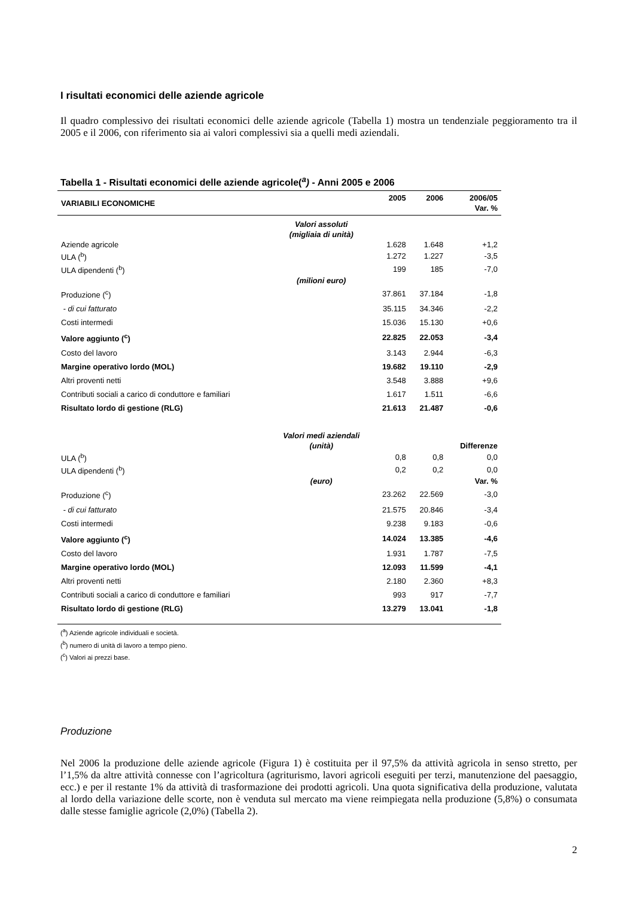I risultati economici delle aziende agricole
Il quadro complessivo dei risultati economici delle aziende agricole (Tabella 1) mostra un tendenziale peggioramento tra il 2005 e il 2006, con riferimento sia ai valori complessivi sia a quelli medi aziendali.
Tabella 1 - Risultati economici delle aziende agricole(<sup>a</sup>) - Anni 2005 e 2006
| VARIABILI ECONOMICHE | | 2005 | 2006 | 2006/05 Var. % |
| --- | --- | --- | --- | --- |
| | Valori assoluti (migliaia di unità) | | | |
| Aziende agricole | | 1.628 | 1.648 | +1,2 |
| ULA (<sup>b</sup>) | | 1.272 | 1.227 | -3,5 |
| ULA dipendenti (<sup>b</sup>) | | 199 | 185 | -7,0 |
| | (milioni euro) | | | |
| Produzione (<sup>c</sup>) | | 37.861 | 37.184 | -1,8 |
| - di cui fatturato | | 35.115 | 34.346 | -2,2 |
| Costi intermedi | | 15.036 | 15.130 | +0,6 |
| Valore aggiunto (<sup>c</sup>) | | 22.825 | 22.053 | -3,4 |
| Costo del lavoro | | 3.143 | 2.944 | -6,3 |
| Margine operativo lordo (MOL) | | 19.682 | 19.110 | -2,9 |
| Altri proventi netti | | 3.548 | 3.888 | +9,6 |
| Contributi sociali a carico di conduttore e familiari | | 1.617 | 1.511 | -6,6 |
| Risultato lordo di gestione (RLG) | | 21.613 | 21.487 | -0,6 |
| | Valori medi aziendali (unità) | | | Differenze |
| ULA (<sup>b</sup>) | | 0,8 | 0,8 | 0,0 |
| ULA dipendenti (<sup>b</sup>) | | 0,2 | 0,2 | 0,0 |
| | (euro) | | | Var. % |
| Produzione (<sup>c</sup>) | | 23.262 | 22.569 | -3,0 |
| - di cui fatturato | | 21.575 | 20.846 | -3,4 |
| Costi intermedi | | 9.238 | 9.183 | -0,6 |
| Valore aggiunto (<sup>c</sup>) | | 14.024 | 13.385 | -4,6 |
| Costo del lavoro | | 1.931 | 1.787 | -7,5 |
| Margine operativo lordo (MOL) | | 12.093 | 11.599 | -4,1 |
| Altri proventi netti | | 2.180 | 2.360 | +8,3 |
| Contributi sociali a carico di conduttore e familiari | | 993 | 917 | -7,7 |
| Risultato lordo di gestione (RLG) | | 13.279 | 13.041 | -1,8 |
(<sup>a</sup>) Aziende agricole individuali e società.
(<sup>b</sup>) numero di unità di lavoro a tempo pieno.
(<sup>c</sup>) Valori ai prezzi base.
Produzione
Nel 2006 la produzione delle aziende agricole (Figura 1) è costituita per il 97,5% da attività agricola in senso stretto, per l’1,5% da altre attività connesse con l’agricoltura (agriturismo, lavori agricoli eseguiti per terzi, manutenzione del paesaggio, ecc.) e per il restante 1% da attività di trasformazione dei prodotti agricoli. Una quota significativa della produzione, valutata al lordo della variazione delle scorte, non è venduta sul mercato ma viene reimpiegata nella produzione (5,8%) o consumata dalle stesse famiglie agricole (2,0%) (Tabella 2).
2